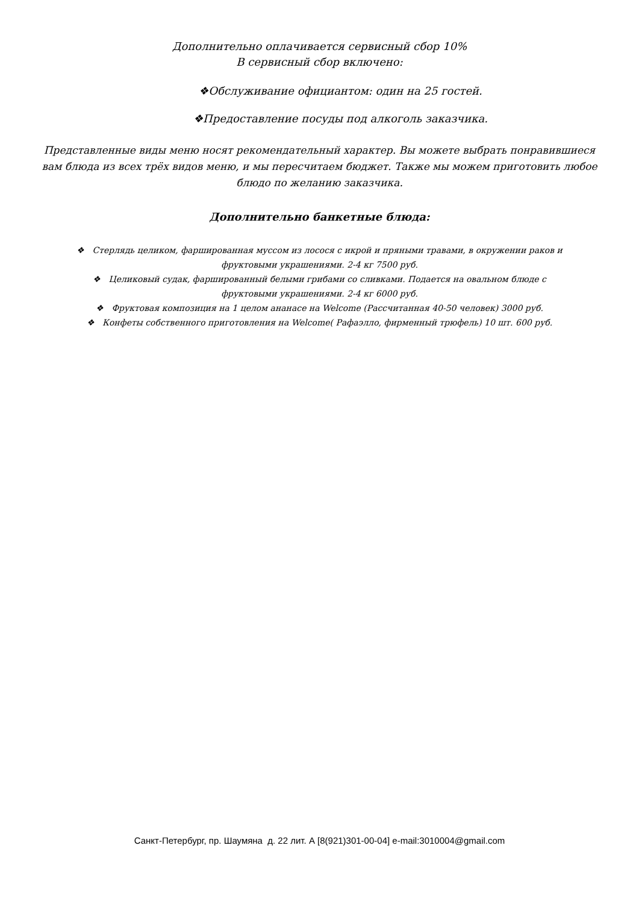Дополнительно оплачивается сервисный сбор 10%
В сервисный сбор включено:
❖Обслуживание официантом: один на 25 гостей.
❖Предоставление посуды под алкоголь заказчика.
Представленные виды меню носят рекомендательный характер. Вы можете выбрать понравившиеся вам блюда из всех трёх видов меню, и мы пересчитаем бюджет. Также мы можем приготовить любое блюдо по желанию заказчика.
Дополнительно банкетные блюда:
❖ Стерлядь целиком, фаршированная муссом из лосося с икрой и пряными травами, в окружении раков и фруктовыми украшениями. 2-4 кг 7500 руб.
❖ Целиковый судак, фаршированный белыми грибами со сливками. Подается на овальном блюде с фруктовыми украшениями. 2-4 кг 6000 руб.
❖ Фруктовая композиция на 1 целом ананасе на Welcome (Рассчитанная 40-50 человек) 3000 руб.
❖ Конфеты собственного приготовления на Welcome( Рафаэлло, фирменный трюфель) 10 шт. 600 руб.
Санкт-Петербург, пр. Шаумяна д. 22 лит. А [8(921)301-00-04] e-mail:3010004@gmail.com